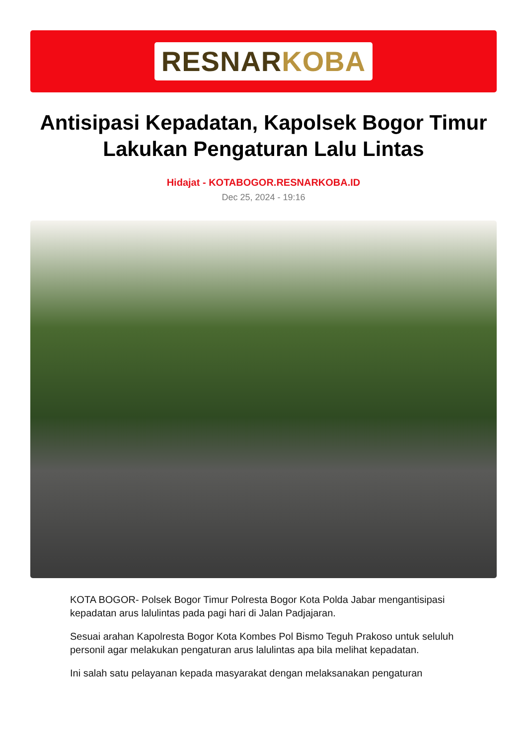RESNARKOBA
Antisipasi Kepadatan, Kapolsek Bogor Timur Lakukan Pengaturan Lalu Lintas
Hidajat - KOTABOGOR.RESNARKOBA.ID
Dec 25, 2024 - 19:16
KOTA BOGOR- Polsek Bogor Timur Polresta Bogor Kota Polda Jabar mengantisipasi kepadatan arus lalulintas pada pagi hari di Jalan Padjajaran.
Sesuai arahan Kapolresta Bogor Kota Kombes Pol Bismo Teguh Prakoso untuk seluluh personil agar melakukan pengaturan arus lalulintas apa bila melihat kepadatan.
Ini salah satu pelayanan kepada masyarakat dengan melaksanakan pengaturan